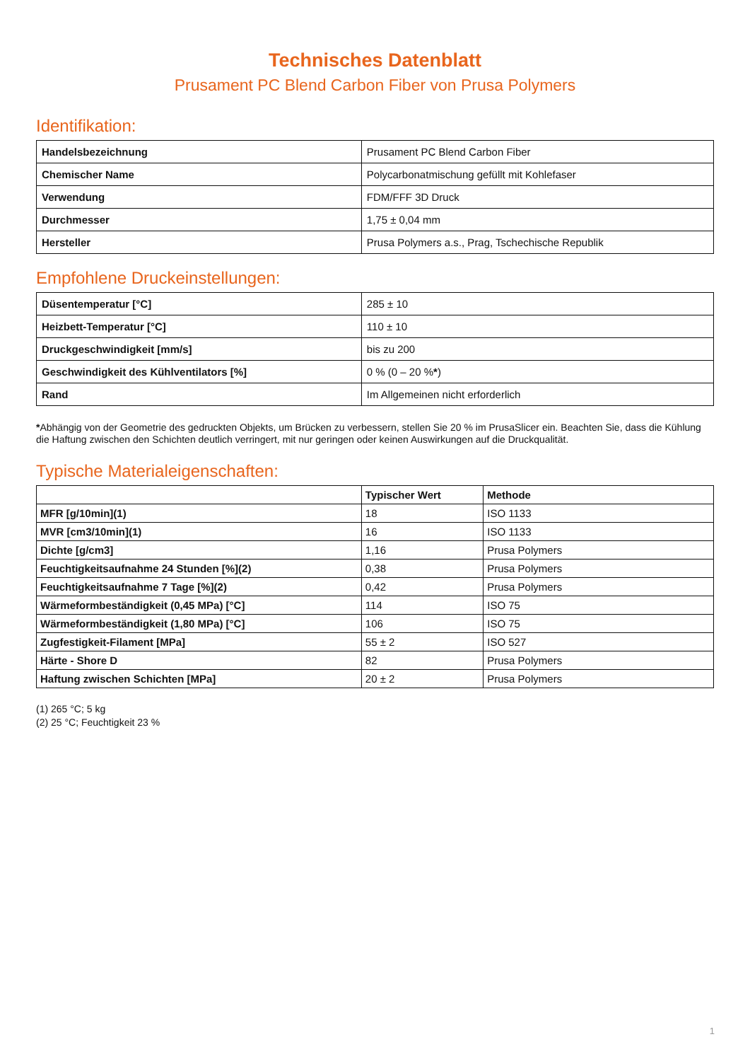Technisches Datenblatt
Prusament PC Blend Carbon Fiber von Prusa Polymers
Identifikation:
| Handelsbezeichnung | Prusament PC Blend Carbon Fiber |
| Chemischer Name | Polycarbonatmischung gefüllt mit Kohlefaser |
| Verwendung | FDM/FFF 3D Druck |
| Durchmesser | 1,75 ± 0,04 mm |
| Hersteller | Prusa Polymers a.s., Prag, Tschechische Republik |
Empfohlene Druckeinstellungen:
| Düsentemperatur [°C] | 285 ± 10 |
| Heizbett-Temperatur [°C] | 110 ± 10 |
| Druckgeschwindigkeit [mm/s] | bis zu 200 |
| Geschwindigkeit des Kühlventilators [%] | 0 % (0 – 20 % * ) |
| Rand | Im Allgemeinen nicht erforderlich |
*Abhängig von der Geometrie des gedruckten Objekts, um Brücken zu verbessern, stellen Sie 20 % im PrusaSlicer ein. Beachten Sie, dass die Kühlung die Haftung zwischen den Schichten deutlich verringert, mit nur geringen oder keinen Auswirkungen auf die Druckqualität.
Typische Materialeigenschaften:
| | Typischer Wert | Methode |
| --- | --- | --- |
| MFR [g/10min](1) | 18 | ISO 1133 |
| MVR [cm3/10min](1) | 16 | ISO 1133 |
| Dichte [g/cm3] | 1,16 | Prusa Polymers |
| Feuchtigkeitsaufnahme 24 Stunden [%](2) | 0,38 | Prusa Polymers |
| Feuchtigkeitsaufnahme 7 Tage [%](2) | 0,42 | Prusa Polymers |
| Wärmeformbeständigkeit (0,45 MPa) [°C] | 114 | ISO 75 |
| Wärmeformbeständigkeit (1,80 MPa) [°C] | 106 | ISO 75 |
| Zugfestigkeit-Filament [MPa] | 55 ± 2 | ISO 527 |
| Härte - Shore D | 82 | Prusa Polymers |
| Haftung zwischen Schichten [MPa] | 20 ± 2 | Prusa Polymers |
(1) 265 °C; 5 kg
(2) 25 °C; Feuchtigkeit 23 %
1